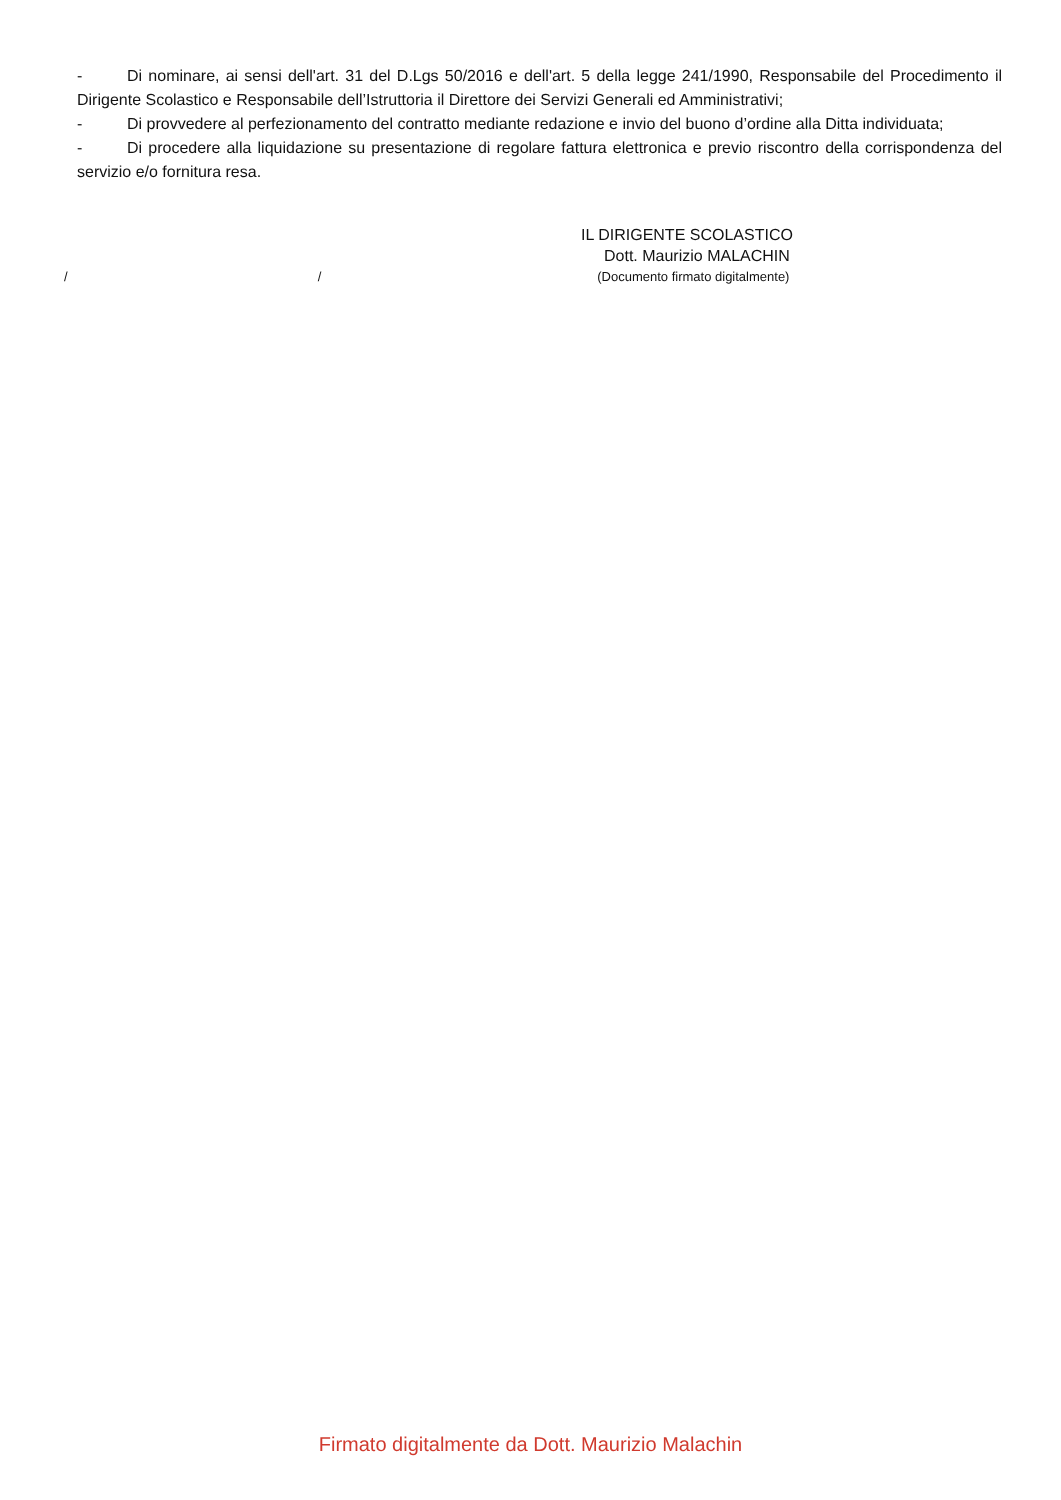- Di nominare, ai sensi dell'art. 31 del D.Lgs 50/2016 e dell'art. 5 della legge 241/1990, Responsabile del Procedimento il Dirigente Scolastico e Responsabile dell’Istruttoria il Direttore dei Servizi Generali ed Amministrativi;
- Di provvedere al perfezionamento del contratto mediante redazione e invio del buono d’ordine alla Ditta individuata;
- Di procedere alla liquidazione su presentazione di regolare fattura elettronica e previo riscontro della corrispondenza del servizio e/o fornitura resa.
IL DIRIGENTE SCOLASTICO
Dott. Maurizio MALACHIN
/ / (Documento firmato digitalmente)
Firmato digitalmente da Dott. Maurizio Malachin